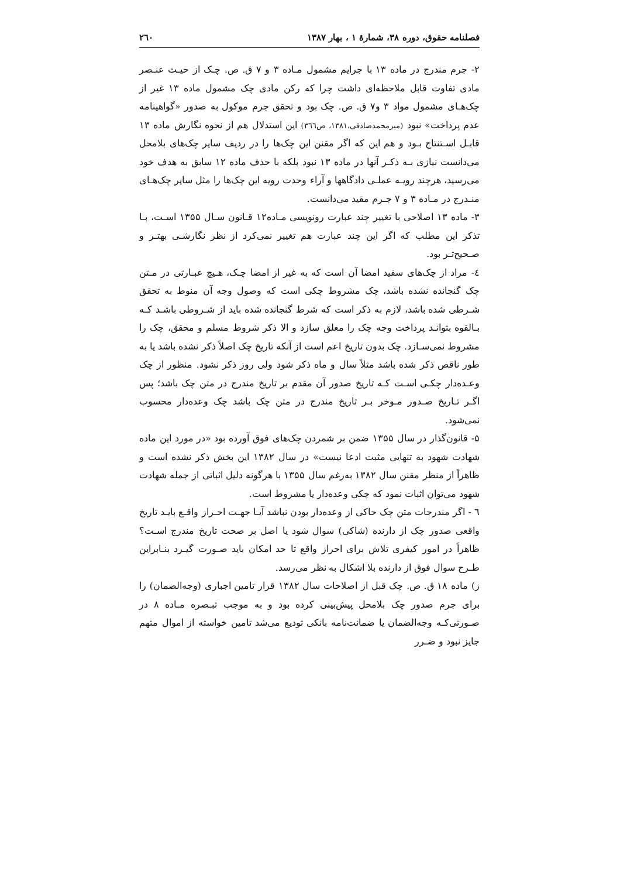فصلنامه حقوق، دوره ۳۸، شمارهٔ ۱ ، بهار ۱۳۸۷ ۲٦۰
۲- جرم مندرج در ماده ۱۳ با جرایم مشمول مـاده ۳ و ۷ ق. ص. چـک از حیـث عنـصر مادی تفاوت قابل ملاحظه‌ای داشت چرا که رکن مادی چک مشمول ماده ۱۳ غیر از چک‌هـای مشمول مواد ۳ و۷ ق. ص. چک بود و تحقق جرم موکول به صدور «گواهینامه عدم پرداخت» نبود (میرمحمدصادقی،۱۳۸۱، ص۳٦٦) این استدلال هم از نحوه نگارش ماده ۱۳ قابـل اسـتنتاج بـود و هم این که اگر مقنن این چک‌ها را در ردیف سایر چک‌های بلامحل می‌دانست نیازی بـه ذکـر آنها در ماده ۱۳ نبود بلکه با حذف ماده ۱۲ سابق به هدف خود می‌رسید، هرچند رویـه عملـی دادگاهها و آراء وحدت رویه این چک‌ها را مثل سایر چک‌هـای منـدرج در مـاده ۳ و ۷ جـرم مقید می‌دانست.
۳- ماده ۱۳ اصلاحی با تغییر چند عبارت رونویسی مـاده۱۲ قـانون سـال ۱۳۵۵ اسـت، بـا تذکر این مطلب که اگر این چند عبارت هم تغییر نمی‌کرد از نظر نگارشـی بهتـر و صـحیح‌تـر بود.
٤- مراد از چک‌های سفید امضا آن است که به غیر از امضا چـک، هـیچ عبـارتی در مـتن چک گنجانده نشده باشد، چک مشروط چکی است که وصول وجه آن منوط به تحقق شـرطی شده باشد، لازم به ذکر است که شرط گنجانده شده باید از شـروطی باشـد کـه بـالقوه بتوانـد پرداخت وجه چک را معلق سازد و الا ذکر شروط مسلم و محقق، چک را مشروط نمی‌سـازد. چک بدون تاریخ اعم است از آنکه تاریخ چک اصلاً ذکر نشده باشد یا به طور ناقص ذکر شده باشد مثلاً سال و ماه ذکر شود ولی روز ذکر نشود. منظور از چک وعـده‌دار چکـی اسـت کـه تاریخ صدور آن مقدم بر تاریخ مندرج در متن چک باشد؛ پس اگـر تـاریخ صـدور مـوخر بـر تاریخ مندرج در متن چک باشد چک وعده‌دار محسوب نمی‌شود.
۵- قانون‌گذار در سال ۱۳۵۵ ضمن بر شمردن چک‌های فوق آورده بود «در مورد این ماده شهادت شهود به تنهایی مثبت ادعا نیست» در سال ۱۳۸۲ این بخش ذکر نشده است و ظاهراً از منظر مقنن سال ۱۳۸۲ به‌رغم سال ۱۳۵۵ با هرگونه دلیل اثباتی از جمله شهادت شهود می‌توان اثبات نمود که چکی وعده‌دار یا مشروط است.
٦ - اگر مندرجات متن چک حاکی از وعده‌دار بودن نباشد آیـا جهـت احـراز واقـع بایـد تاریخ واقعی صدور چک از دارنده (شاکی) سوال شود یا اصل بر صحت تاریخ مندرج اسـت؟ ظاهراً در امور کیفری تلاش برای احراز واقع تا حد امکان باید صـورت گیـرد بنـابراین طـرح سوال فوق از دارنده بلا اشکال به نظر می‌رسد.
ز) ماده ۱۸ ق. ص. چک قبل از اصلاحات سال ۱۳۸۲ قرار تامین اجباری (وجه‌الضمان) را برای جرم صدور چک بلامحل پیش‌بینی کرده بود و به موجب تبـصره مـاده ۸ در صـورتی‌کـه وجه‌الضمان یا ضمانت‌نامه بانکی تودیع می‌شد تامین خواسته از اموال متهم جایز نبود و ضـرر